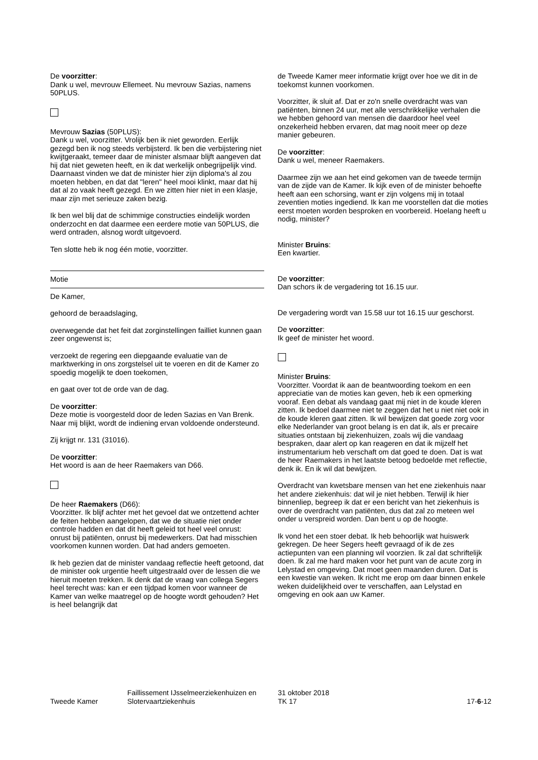De voorzitter:
Dank u wel, mevrouw Ellemeet. Nu mevrouw Sazias, namens 50PLUS.
Mevrouw Sazias (50PLUS):
Dank u wel, voorzitter. Vrolijk ben ik niet geworden. Eerlijk gezegd ben ik nog steeds verbijsterd. Ik ben die verbijstering niet kwijtgeraakt, temeer daar de minister alsmaar blijft aangeven dat hij dat niet geweten heeft, en ik dat werkelijk onbegrijpelijk vind. Daarnaast vinden we dat de minister hier zijn diploma's al zou moeten hebben, en dat dat "leren" heel mooi klinkt, maar dat hij dat al zo vaak heeft gezegd. En we zitten hier niet in een klasje, maar zijn met serieuze zaken bezig.
Ik ben wel blij dat de schimmige constructies eindelijk worden onderzocht en dat daarmee een eerdere motie van 50PLUS, die werd ontraden, alsnog wordt uitgevoerd.
Ten slotte heb ik nog één motie, voorzitter.
Motie
De Kamer,
gehoord de beraadslaging,
overwegende dat het feit dat zorginstellingen failliet kunnen gaan zeer ongewenst is;
verzoekt de regering een diepgaande evaluatie van de marktwerking in ons zorgstelsel uit te voeren en dit de Kamer zo spoedig mogelijk te doen toekomen,
en gaat over tot de orde van de dag.
De voorzitter:
Deze motie is voorgesteld door de leden Sazias en Van Brenk. Naar mij blijkt, wordt de indiening ervan voldoende ondersteund.
Zij krijgt nr. 131 (31016).
De voorzitter:
Het woord is aan de heer Raemakers van D66.
De heer Raemakers (D66):
Voorzitter. Ik blijf achter met het gevoel dat we ontzettend achter de feiten hebben aangelopen, dat we de situatie niet onder controle hadden en dat dit heeft geleid tot heel veel onrust: onrust bij patiënten, onrust bij medewerkers. Dat had misschien voorkomen kunnen worden. Dat had anders gemoeten.
Ik heb gezien dat de minister vandaag reflectie heeft getoond, dat de minister ook urgentie heeft uitgestraald over de lessen die we hieruit moeten trekken. Ik denk dat de vraag van collega Segers heel terecht was: kan er een tijdpad komen voor wanneer de Kamer van welke maatregel op de hoogte wordt gehouden? Het is heel belangrijk dat
de Tweede Kamer meer informatie krijgt over hoe we dit in de toekomst kunnen voorkomen.
Voorzitter, ik sluit af. Dat er zo'n snelle overdracht was van patiënten, binnen 24 uur, met alle verschrikkelijke verhalen die we hebben gehoord van mensen die daardoor heel veel onzekerheid hebben ervaren, dat mag nooit meer op deze manier gebeuren.
De voorzitter:
Dank u wel, meneer Raemakers.
Daarmee zijn we aan het eind gekomen van de tweede termijn van de zijde van de Kamer. Ik kijk even of de minister behoefte heeft aan een schorsing, want er zijn volgens mij in totaal zeventien moties ingediend. Ik kan me voorstellen dat die moties eerst moeten worden besproken en voorbereid. Hoelang heeft u nodig, minister?
Minister Bruins:
Een kwartier.
De voorzitter:
Dan schors ik de vergadering tot 16.15 uur.
De vergadering wordt van 15.58 uur tot 16.15 uur geschorst.
De voorzitter:
Ik geef de minister het woord.
Minister Bruins:
Voorzitter. Voordat ik aan de beantwoording toekom en een appreciatie van de moties kan geven, heb ik een opmerking vooraf. Een debat als vandaag gaat mij niet in de koude kleren zitten. Ik bedoel daarmee niet te zeggen dat het u niet niet ook in de koude kleren gaat zitten. Ik wil bewijzen dat goede zorg voor elke Nederlander van groot belang is en dat ik, als er precaire situaties ontstaan bij ziekenhuizen, zoals wij die vandaag bespraken, daar alert op kan reageren en dat ik mijzelf het instrumentarium heb verschaft om dat goed te doen. Dat is wat de heer Raemakers in het laatste betoog bedoelde met reflectie, denk ik. En ik wil dat bewijzen.
Overdracht van kwetsbare mensen van het ene ziekenhuis naar het andere ziekenhuis: dat wil je niet hebben. Terwijl ik hier binnenliep, begreep ik dat er een bericht van het ziekenhuis is over de overdracht van patiënten, dus dat zal zo meteen wel onder u verspreid worden. Dan bent u op de hoogte.
Ik vond het een stoer debat. Ik heb behoorlijk wat huiswerk gekregen. De heer Segers heeft gevraagd of ik de zes actiepunten van een planning wil voorzien. Ik zal dat schriftelijk doen. Ik zal me hard maken voor het punt van de acute zorg in Lelystad en omgeving. Dat moet geen maanden duren. Dat is een kwestie van weken. Ik richt me erop om daar binnen enkele weken duidelijkheid over te verschaffen, aan Lelystad en omgeving en ook aan uw Kamer.
Tweede Kamer
Faillissement IJsselmeerziekenhuizen en Slotervaartziekenhuis
31 oktober 2018
TK 17
17-6-12